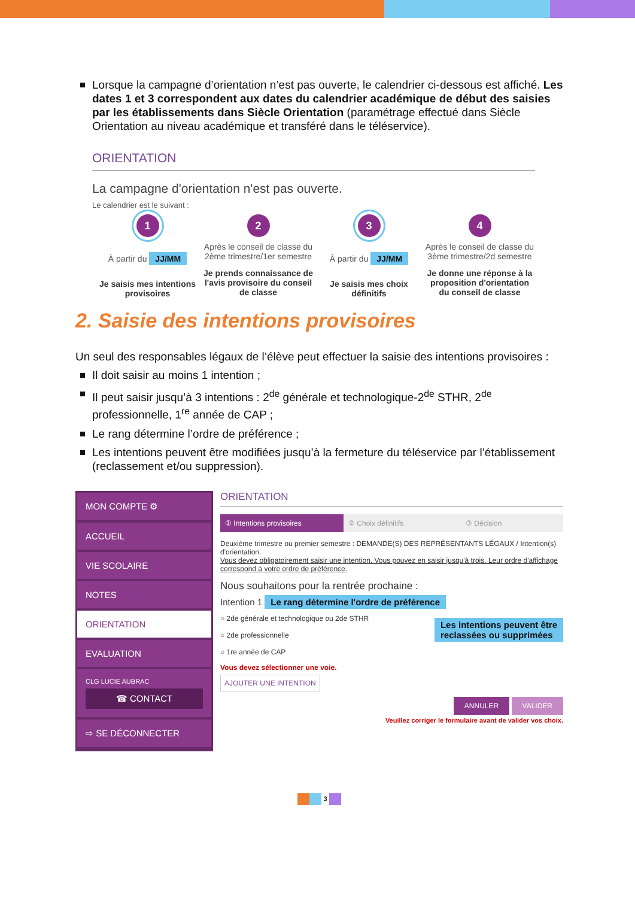Lorsque la campagne d’orientation n’est pas ouverte, le calendrier ci-dessous est affiché. Les dates 1 et 3 correspondent aux dates du calendrier académique de début des saisies par les établissements dans Siècle Orientation (paramétrage effectué dans Siècle Orientation au niveau académique et transféré dans le téléservice).
ORIENTATION
La campagne d'orientation n'est pas ouverte.
Le calendrier est le suivant :
1
À partir du JJ/MM
Je saisis mes intentions provisoires
2
Après le conseil de classe du 2ème trimestre/1er semestre
Je prends connaissance de l'avis provisoire du conseil de classe
3
À partir du JJ/MM
Je saisis mes choix définitifs
4
Après le conseil de classe du 3ème trimestre/2d semestre
Je donne une réponse à la proposition d'orientation du conseil de classe
2. Saisie des intentions provisoires
Un seul des responsables légaux de l’élève peut effectuer la saisie des intentions provisoires :
Il doit saisir au moins 1 intention ;
Il peut saisir jusqu’à 3 intentions : 2<sup>de</sup> générale et technologique-2<sup>de</sup> STHR, 2<sup>de</sup> professionnelle, 1<sup>re</sup> année de CAP ;
Le rang détermine l’ordre de préférence ;
Les intentions peuvent être modifiées jusqu’à la fermeture du téléservice par l’établissement (reclassement et/ou suppression).
MON COMPTE ⚙
ACCUEIL
VIE SCOLAIRE
NOTES
ORIENTATION
EVALUATION
CLG LUCIE AUBRAC
☎ CONTACT
⇨ SE DÉCONNECTER
ORIENTATION
① Intentions provisoires ② Choix définitifs ③ Décision
Deuxième trimestre ou premier semestre : DEMANDE(S) DES REPRÉSENTANTS LÉGAUX / Intention(s) d'orientation.
Vous devez obligatoirement saisir une intention. Vous pouvez en saisir jusqu'à trois. Leur ordre d'affichage correspond à votre ordre de préférence.
Nous souhaitons pour la rentrée prochaine :
Intention 1 Le rang détermine l'ordre de préférence Les intentions peuvent être
reclassées ou supprimées
○ 2de générale et technologique ou 2de STHR
○ 2de professionnelle
○ 1re année de CAP
Vous devez sélectionner une voie.
AJOUTER UNE INTENTION
ANNULER VALIDER
Veuillez corriger le formulaire avant de valider vos choix.
3